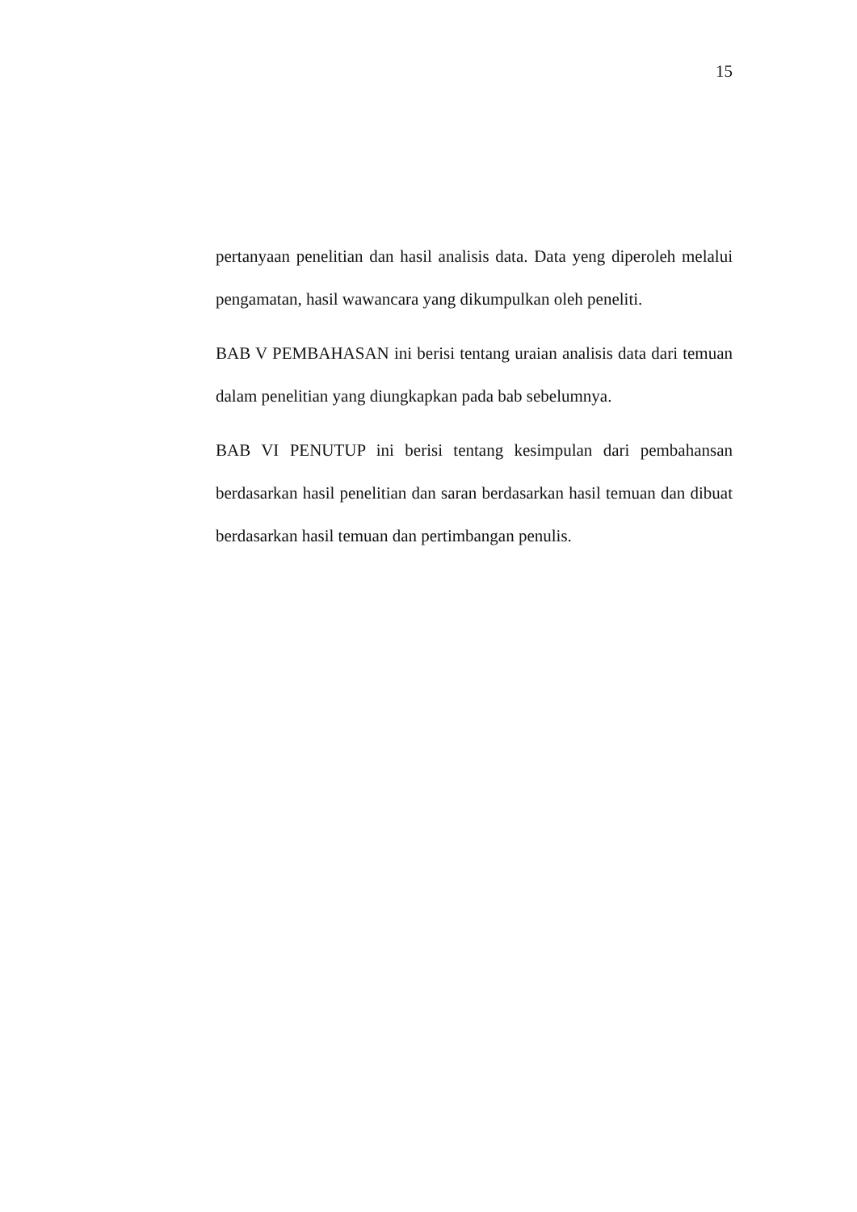15
pertanyaan penelitian dan hasil analisis data. Data yeng diperoleh melalui pengamatan, hasil wawancara yang dikumpulkan oleh peneliti.
BAB V PEMBAHASAN ini berisi tentang uraian analisis data dari temuan dalam penelitian yang diungkapkan pada bab sebelumnya.
BAB VI PENUTUP ini berisi tentang kesimpulan dari pembahansan berdasarkan hasil penelitian dan saran berdasarkan hasil temuan dan dibuat berdasarkan hasil temuan dan pertimbangan penulis.